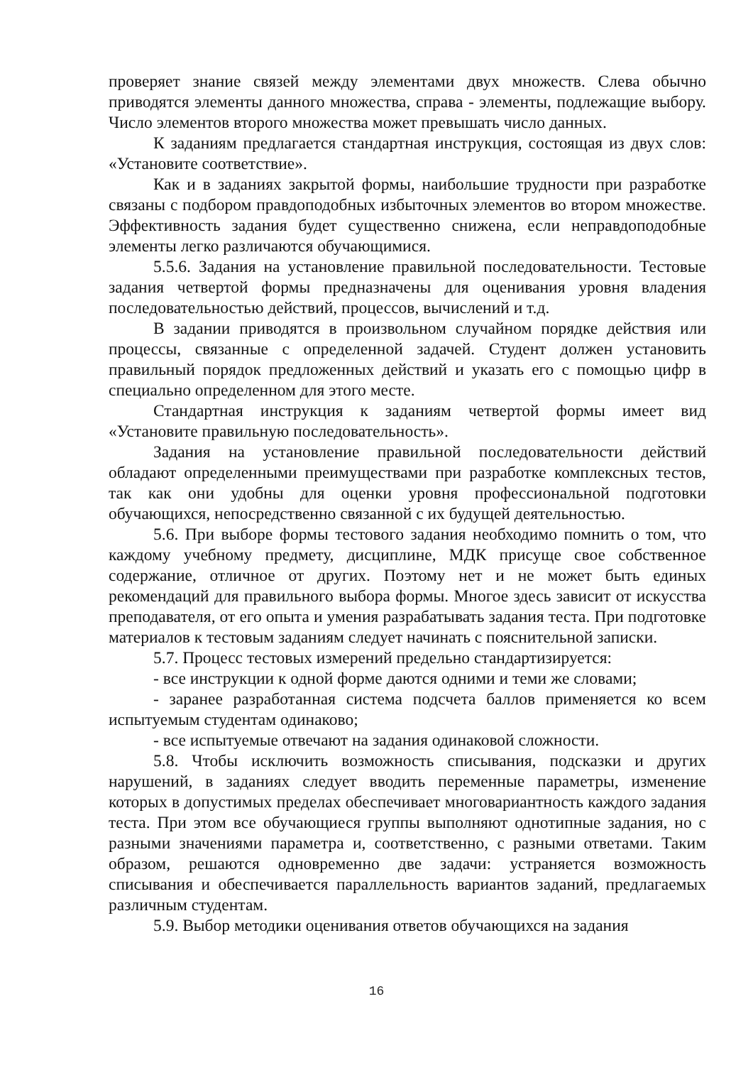проверяет знание связей между элементами двух множеств. Слева обычно приводятся элементы данного множества, справа - элементы, подлежащие выбору. Число элементов второго множества может превышать число данных.
К заданиям предлагается стандартная инструкция, состоящая из двух слов: «Установите соответствие».
Как и в заданиях закрытой формы, наибольшие трудности при разработке связаны с подбором правдоподобных избыточных элементов во втором множестве. Эффективность задания будет существенно снижена, если неправдоподобные элементы легко различаются обучающимися.
5.5.6. Задания на установление правильной последовательности. Тестовые задания четвертой формы предназначены для оценивания уровня владения последовательностью действий, процессов, вычислений и т.д.
В задании приводятся в произвольном случайном порядке действия или процессы, связанные с определенной задачей. Студент должен установить правильный порядок предложенных действий и указать его с помощью цифр в специально определенном для этого месте.
Стандартная инструкция к заданиям четвертой формы имеет вид «Установите правильную последовательность».
Задания на установление правильной последовательности действий обладают определенными преимуществами при разработке комплексных тестов, так как они удобны для оценки уровня профессиональной подготовки обучающихся, непосредственно связанной с их будущей деятельностью.
5.6. При выборе формы тестового задания необходимо помнить о том, что каждому учебному предмету, дисциплине, МДК присуще свое собственное содержание, отличное от других. Поэтому нет и не может быть единых рекомендаций для правильного выбора формы. Многое здесь зависит от искусства преподавателя, от его опыта и умения разрабатывать задания теста. При подготовке материалов к тестовым заданиям следует начинать с пояснительной записки.
5.7. Процесс тестовых измерений предельно стандартизируется:
- все инструкции к одной форме даются одними и теми же словами;
- заранее разработанная система подсчета баллов применяется ко всем испытуемым студентам одинаково;
- все испытуемые отвечают на задания одинаковой сложности.
5.8. Чтобы исключить возможность списывания, подсказки и других нарушений, в заданиях следует вводить переменные параметры, изменение которых в допустимых пределах обеспечивает многовариантность каждого задания теста. При этом все обучающиеся группы выполняют однотипные задания, но с разными значениями параметра и, соответственно, с разными ответами. Таким образом, решаются одновременно две задачи: устраняется возможность списывания и обеспечивается параллельность вариантов заданий, предлагаемых различным студентам.
5.9. Выбор методики оценивания ответов обучающихся на задания
16